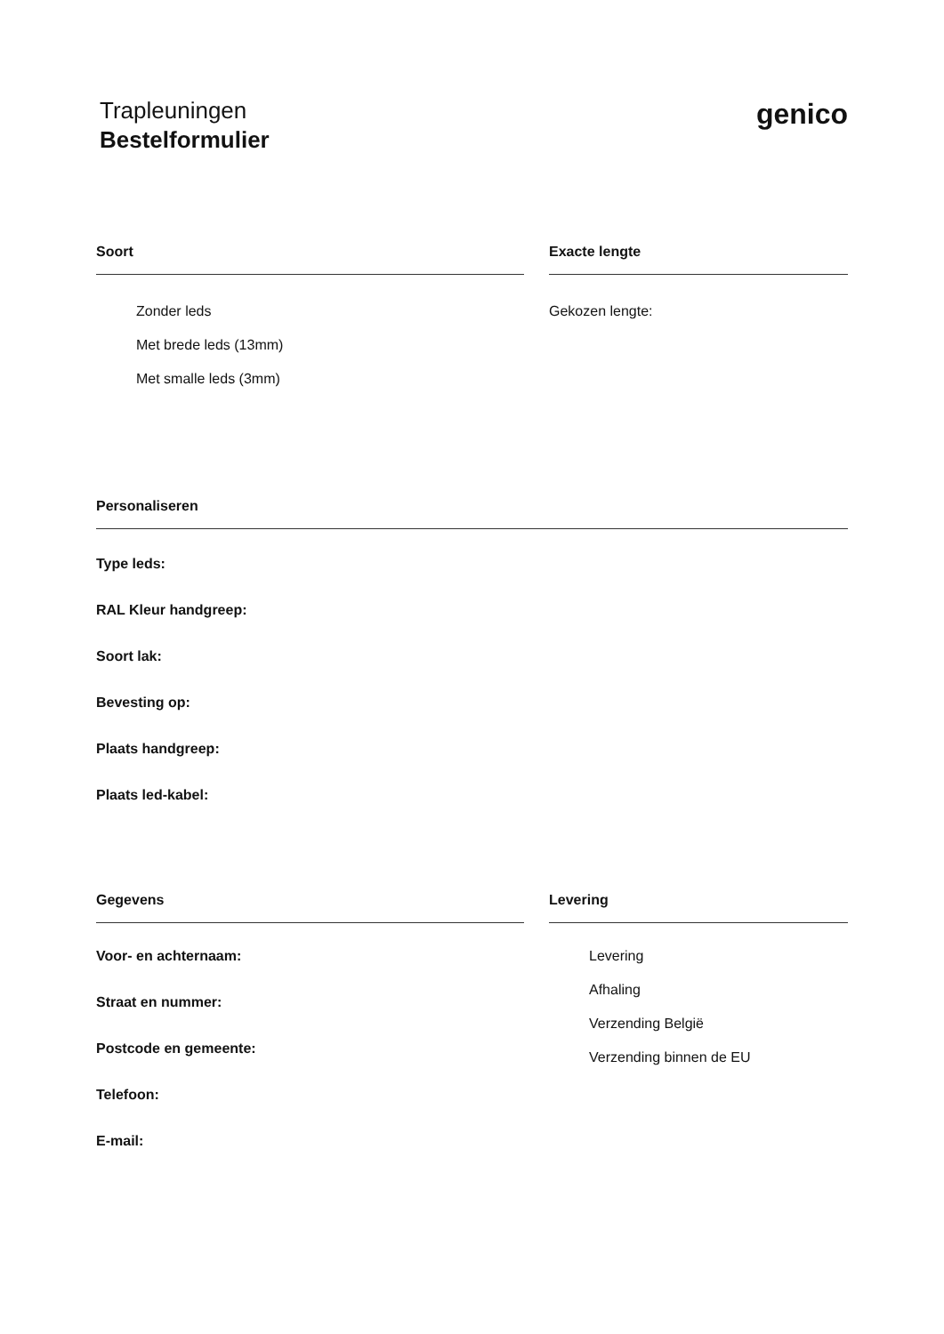Trapleuningen
Bestelformulier
genico
Soort
Zonder leds
Met brede leds (13mm)
Met smalle leds (3mm)
Exacte lengte
Gekozen lengte:
Personaliseren
Type leds:
RAL Kleur handgreep:
Soort lak:
Bevesting op:
Plaats handgreep:
Plaats led-kabel:
Gegevens
Voor- en achternaam:
Straat en nummer:
Postcode en gemeente:
Telefoon:
E-mail:
Levering
Levering
Afhaling
Verzending België
Verzending binnen de EU